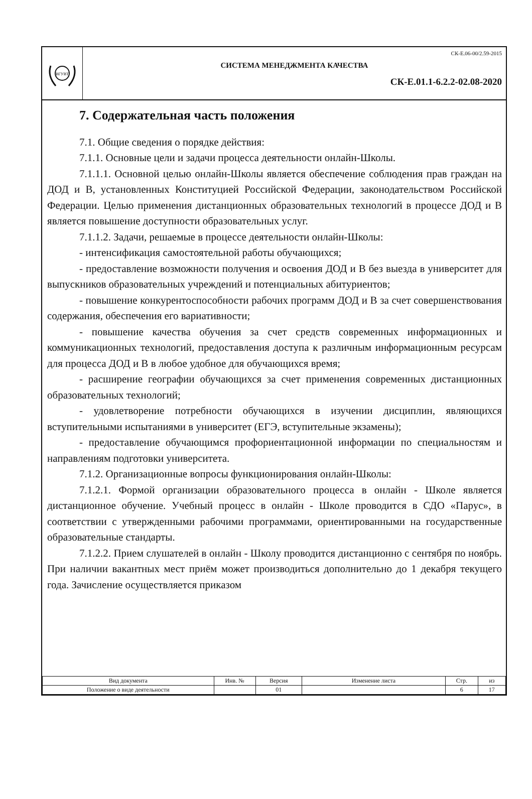ВГУВТ
СК-Е.06-00/2.59-2015
СИСТЕМА МЕНЕДЖМЕНТА КАЧЕСТВА
СК-Е.01.1-6.2.2-02.08-2020
7. Содержательная часть положения
7.1. Общие сведения о порядке действия:
7.1.1. Основные цели и задачи процесса деятельности онлайн-Школы.
7.1.1.1. Основной целью онлайн-Школы является обеспечение соблюдения прав граждан на ДОД и В, установленных Конституцией Российской Федерации, законодательством Российской Федерации. Целью применения дистанционных образовательных технологий в процессе ДОД и В является повышение доступности образовательных услуг.
7.1.1.2. Задачи, решаемые в процессе деятельности онлайн-Школы:
- интенсификация самостоятельной работы обучающихся;
- предоставление возможности получения и освоения ДОД и В без выезда в университет для выпускников образовательных учреждений и потенциальных абитуриентов;
- повышение конкурентоспособности рабочих программ ДОД и В за счет совершенствования содержания, обеспечения его вариативности;
- повышение качества обучения за счет средств современных информационных и коммуникационных технологий, предоставления доступа к различным информационным ресурсам для процесса ДОД и В в любое удобное для обучающихся время;
- расширение географии обучающихся за счет применения современных дистанционных образовательных технологий;
- удовлетворение потребности обучающихся в изучении дисциплин, являющихся вступительными испытаниями в университет (ЕГЭ, вступительные экзамены);
- предоставление обучающимся профориентационной информации по специальностям и направлениям подготовки университета.
7.1.2. Организационные вопросы функционирования онлайн-Школы:
7.1.2.1. Формой организации образовательного процесса в онлайн - Школе является дистанционное обучение. Учебный процесс в онлайн - Школе проводится в СДО «Парус», в соответствии с утвержденными рабочими программами, ориентированными на государственные образовательные стандарты.
7.1.2.2. Прием слушателей в онлайн - Школу проводится дистанционно с сентября по ноябрь. При наличии вакантных мест приём может производиться дополнительно до 1 декабря текущего года. Зачисление осуществляется приказом
| Вид документа | Инв. № | Версия | Изменение листа | Стр. | из |
| Положение о виде деятельности | | 01 | | 6 | 17 |